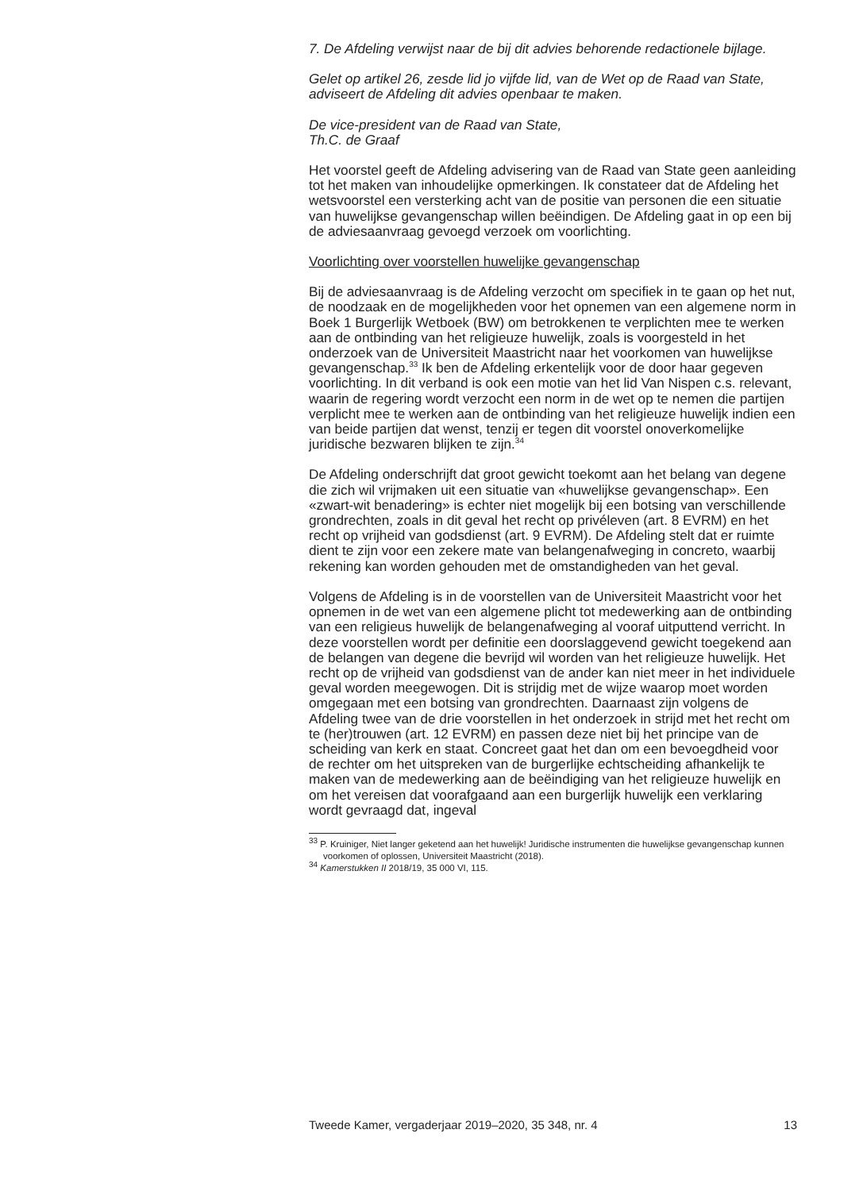7. De Afdeling verwijst naar de bij dit advies behorende redactionele bijlage.
Gelet op artikel 26, zesde lid jo vijfde lid, van de Wet op de Raad van State, adviseert de Afdeling dit advies openbaar te maken.
De vice-president van de Raad van State,
Th.C. de Graaf
Het voorstel geeft de Afdeling advisering van de Raad van State geen aanleiding tot het maken van inhoudelijke opmerkingen. Ik constateer dat de Afdeling het wetsvoorstel een versterking acht van de positie van personen die een situatie van huwelijkse gevangenschap willen beëindigen. De Afdeling gaat in op een bij de adviesaanvraag gevoegd verzoek om voorlichting.
Voorlichting over voorstellen huwelijke gevangenschap
Bij de adviesaanvraag is de Afdeling verzocht om specifiek in te gaan op het nut, de noodzaak en de mogelijkheden voor het opnemen van een algemene norm in Boek 1 Burgerlijk Wetboek (BW) om betrokkenen te verplichten mee te werken aan de ontbinding van het religieuze huwelijk, zoals is voorgesteld in het onderzoek van de Universiteit Maastricht naar het voorkomen van huwelijkse gevangenschap.<sup>33</sup> Ik ben de Afdeling erkentelijk voor de door haar gegeven voorlichting. In dit verband is ook een motie van het lid Van Nispen c.s. relevant, waarin de regering wordt verzocht een norm in de wet op te nemen die partijen verplicht mee te werken aan de ontbinding van het religieuze huwelijk indien een van beide partijen dat wenst, tenzij er tegen dit voorstel onoverkomelijke juridische bezwaren blijken te zijn.<sup>34</sup>
De Afdeling onderschrijft dat groot gewicht toekomt aan het belang van degene die zich wil vrijmaken uit een situatie van «huwelijkse gevangenschap». Een «zwart-wit benadering» is echter niet mogelijk bij een botsing van verschillende grondrechten, zoals in dit geval het recht op privéleven (art. 8 EVRM) en het recht op vrijheid van godsdienst (art. 9 EVRM). De Afdeling stelt dat er ruimte dient te zijn voor een zekere mate van belangenafweging in concreto, waarbij rekening kan worden gehouden met de omstandigheden van het geval.
Volgens de Afdeling is in de voorstellen van de Universiteit Maastricht voor het opnemen in de wet van een algemene plicht tot medewerking aan de ontbinding van een religieus huwelijk de belangenafweging al vooraf uitputtend verricht. In deze voorstellen wordt per definitie een doorslaggevend gewicht toegekend aan de belangen van degene die bevrijd wil worden van het religieuze huwelijk. Het recht op de vrijheid van godsdienst van de ander kan niet meer in het individuele geval worden meegewogen. Dit is strijdig met de wijze waarop moet worden omgegaan met een botsing van grondrechten. Daarnaast zijn volgens de Afdeling twee van de drie voorstellen in het onderzoek in strijd met het recht om te (her)trouwen (art. 12 EVRM) en passen deze niet bij het principe van de scheiding van kerk en staat. Concreet gaat het dan om een bevoegdheid voor de rechter om het uitspreken van de burgerlijke echtscheiding afhankelijk te maken van de medewerking aan de beëindiging van het religieuze huwelijk en om het vereisen dat voorafgaand aan een burgerlijk huwelijk een verklaring wordt gevraagd dat, ingeval
<sup>33</sup> P. Kruiniger, Niet langer geketend aan het huwelijk! Juridische instrumenten die huwelijkse gevangenschap kunnen voorkomen of oplossen, Universiteit Maastricht (2018).
<sup>34</sup> Kamerstukken II 2018/19, 35 000 VI, 115.
Tweede Kamer, vergaderjaar 2019–2020, 35 348, nr. 4 13